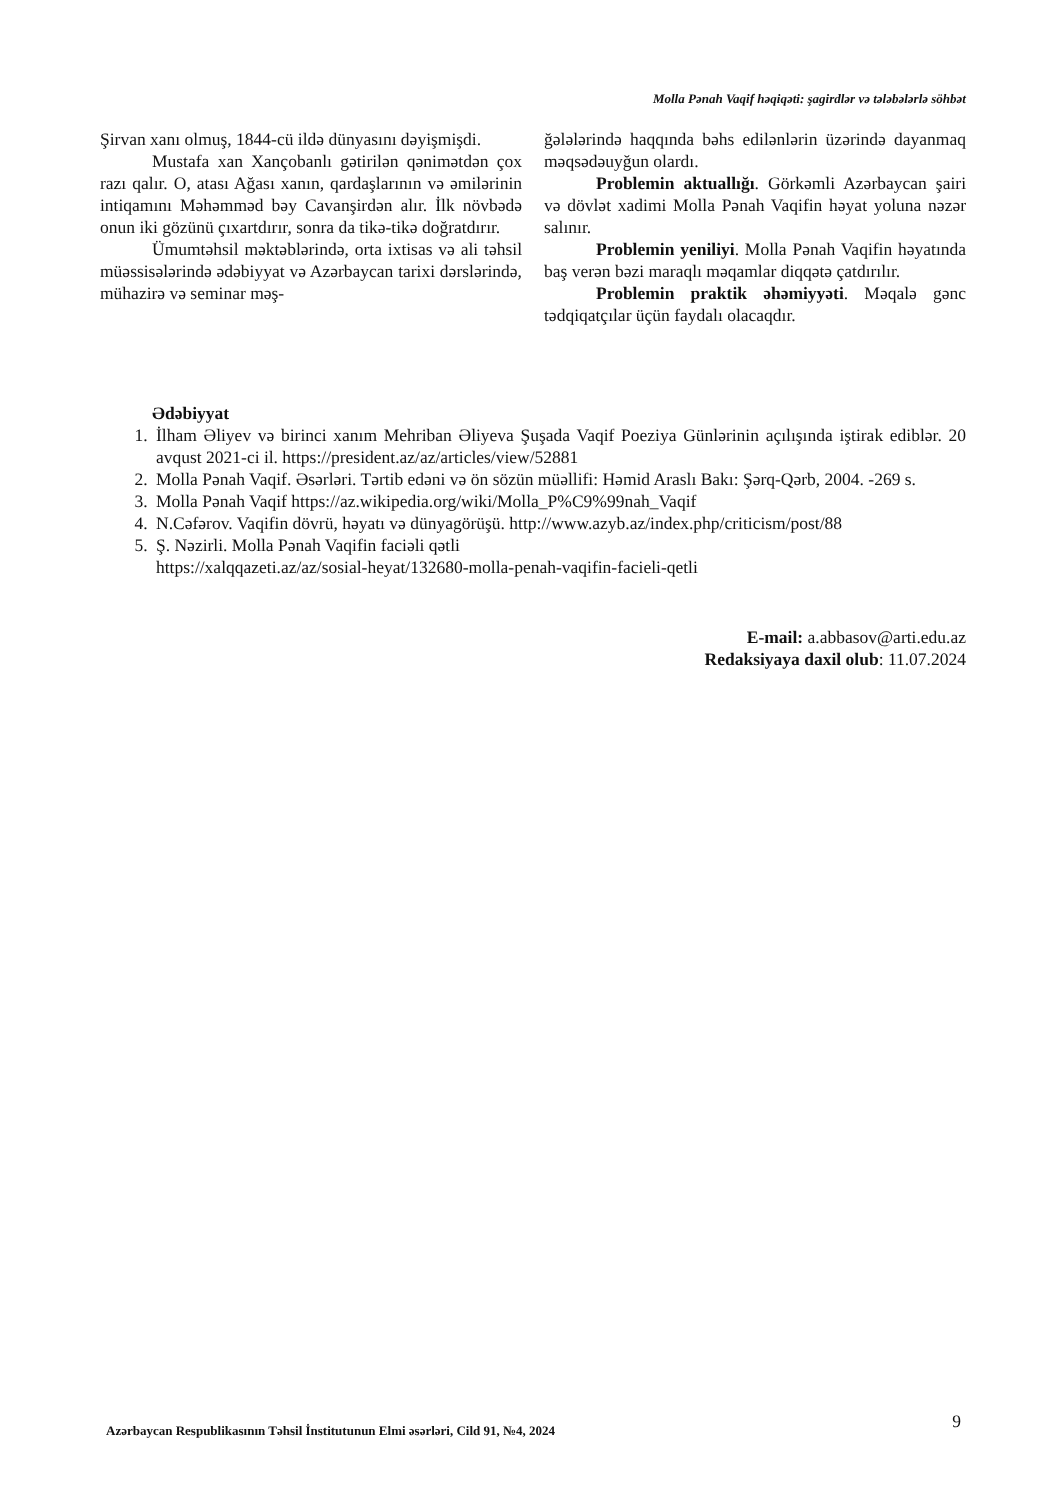Molla Pənah Vaqif həqiqəti: şagirdlər və tələbələrlə söhbət
Şirvan xanı olmuş, 1844-cü ildə dünyasını dəyişmişdi.
Mustafa xan Xançobanlı gətirilən qənimətdən çox razı qalır. O, atası Ağası xanın, qardaşlarının və əmilərinin intiqamını Məhəmməd bəy Cavanşirdən alır. İlk növbədə onun iki gözünü çıxartdırır, sonra da tikə-tikə doğratdırır.
Ümumtəhsil məktəblərində, orta ixtisas və ali təhsil müəssisələrində ədəbiyyat və Azərbaycan tarixi dərslərində, mühazirə və seminar məş-
ğələlərində haqqında bəhs edilənlərin üzərində dayanmaq məqsədəuyğun olardı.
Problemin aktuallığı. Görkəmli Azərbaycan şairi və dövlət xadimi Molla Pənah Vaqifin həyat yoluna nəzər salınır.
Problemin yeniliyi. Molla Pənah Vaqifin həyatında baş verən bəzi maraqlı məqamlar diqqətə çatdırılır.
Problemin praktik əhəmiyyəti. Məqalə gənc tədqiqatçılar üçün faydalı olacaqdır.
Ədəbiyyat
1. İlham Əliyev və birinci xanım Mehriban Əliyeva Şuşada Vaqif Poeziya Günlərinin açılışında iştirak ediblər. 20 avqust 2021-ci il. https://president.az/az/articles/view/52881
2. Molla Pənah Vaqif. Əsərləri. Tərtib edəni və ön sözün müəllifi: Həmid Araslı Bakı: Şərq-Qərb, 2004. -269 s.
3. Molla Pənah Vaqif https://az.wikipedia.org/wiki/Molla_P%C9%99nah_Vaqif
4. N.Cəfərov. Vaqifin dövrü, həyatı və dünyagörüşü. http://www.azyb.az/index.php/criticism/post/88
5. Ş. Nəzirli. Molla Pənah Vaqifin faciəli qətli
https://xalqqazeti.az/az/sosial-heyat/132680-molla-penah-vaqifin-facieli-qetli
E-mail: a.abbasov@arti.edu.az
Redaksiyaya daxil olub: 11.07.2024
Azərbaycan Respublikasının Təhsil İnstitutunun Elmi əsərləri, Cild 91, №4, 2024
9